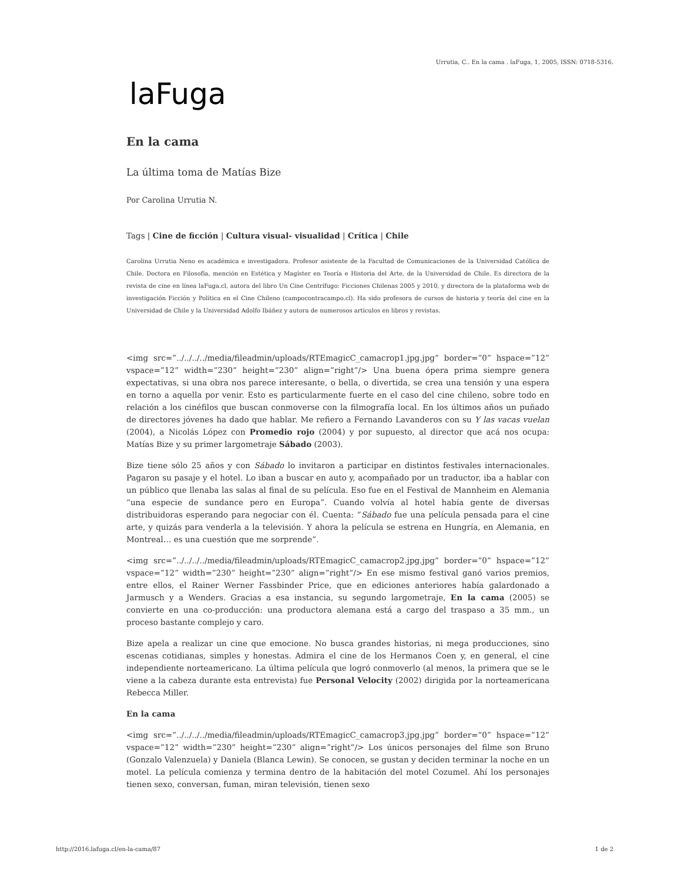Urrutia, C.. En la cama . laFuga, 1, 2005, ISSN: 0718-5316.
laFuga
En la cama
La última toma de Matías Bize
Por Carolina Urrutia N.
Tags | Cine de ficción | Cultura visual- visualidad | Crítica | Chile
Carolina Urrutia Neno es académica e investigadora. Profesor asistente de la Facultad de Comunicaciones de la Universidad Católica de Chile. Doctora en Filosofía, mención en Estética y Magíster en Teoría e Historia del Arte, de la Universidad de Chile. Es directora de la revista de cine en línea laFuga.cl, autora del libro Un Cine Centrífugo: Ficciones Chilenas 2005 y 2010, y directora de la plataforma web de investigación Ficción y Política en el Cine Chileno (campocontracampo.cl). Ha sido profesora de cursos de historia y teoría del cine en la Universidad de Chile y la Universidad Adolfo Ibáñez y autora de numerosos artículos en libros y revistas.
<img src=”../../../../media/fileadmin/uploads/RTEmagicC_camacrop1.jpg.jpg” border=”0” hspace=”12” vspace=”12” width=”230” height=”230” align=”right”/> Una buena ópera prima siempre genera expectativas, si una obra nos parece interesante, o bella, o divertida, se crea una tensión y una espera en torno a aquella por venir. Esto es particularmente fuerte en el caso del cine chileno, sobre todo en relación a los cinéfilos que buscan conmoverse con la filmografía local. En los últimos años un puñado de directores jóvenes ha dado que hablar. Me refiero a Fernando Lavanderos con su Y las vacas vuelan (2004), a Nicolás López con Promedio rojo (2004) y por supuesto, al director que acá nos ocupa: Matías Bize y su primer largometraje Sábado (2003).
Bize tiene sólo 25 años y con Sábado lo invitaron a participar en distintos festivales internacionales. Pagaron su pasaje y el hotel. Lo iban a buscar en auto y, acompañado por un traductor, iba a hablar con un público que llenaba las salas al final de su película. Eso fue en el Festival de Mannheim en Alemania “una especie de sundance pero en Europa”. Cuando volvía al hotel había gente de diversas distribuidoras esperando para negociar con él. Cuenta: ”Sábado fue una película pensada para el cine arte, y quizás para venderla a la televisión. Y ahora la película se estrena en Hungría, en Alemania, en Montreal… es una cuestión que me sorprende”.
<img src=”../../../../media/fileadmin/uploads/RTEmagicC_camacrop2.jpg.jpg” border=”0” hspace=”12” vspace=”12” width=”230” height=”230” align=”right”/> En ese mismo festival ganó varios premios, entre ellos, el Rainer Werner Fassbinder Price, que en ediciones anteriores había galardonado a Jarmusch y a Wenders. Gracias a esa instancia, su segundo largometraje, En la cama (2005) se convierte en una co-producción: una productora alemana está a cargo del traspaso a 35 mm., un proceso bastante complejo y caro.
Bize apela a realizar un cine que emocione. No busca grandes historias, ni mega producciones, sino escenas cotidianas, simples y honestas. Admira el cine de los Hermanos Coen y, en general, el cine independiente norteamericano. La última película que logró conmoverlo (al menos, la primera que se le viene a la cabeza durante esta entrevista) fue Personal Velocity (2002) dirigida por la norteamericana Rebecca Miller.
En la cama
<img src=”../../../../media/fileadmin/uploads/RTEmagicC_camacrop3.jpg.jpg” border=”0” hspace=”12” vspace=”12” width=”230” height=”230” align=”right”/> Los únicos personajes del filme son Bruno (Gonzalo Valenzuela) y Daniela (Blanca Lewin). Se conocen, se gustan y deciden terminar la noche en un motel. La película comienza y termina dentro de la habitación del motel Cozumel. Ahí los personajes tienen sexo, conversan, fuman, miran televisión, tienen sexo
http://2016.lafuga.cl/en-la-cama/87 1 de 2